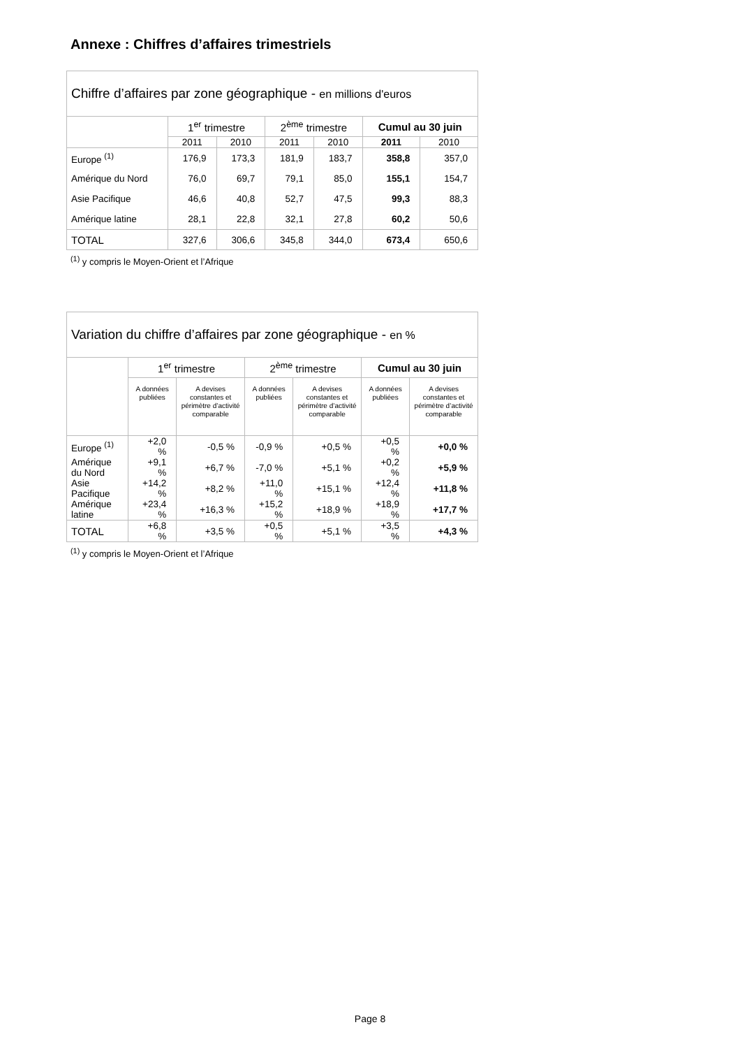Annexe : Chiffres d’affaires trimestriels
| Chiffre d’affaires par zone géographique - en millions d'euros | | | | | | |
| --- | --- | --- | --- | --- | --- | --- |
| | 1<sup>er</sup> trimestre | | 2<sup>ème</sup> trimestre | | Cumul au 30 juin | |
| | 2011 | 2010 | 2011 | 2010 | 2011 | 2010 |
| Europe <sup>(1)</sup> | 176,9 | 173,3 | 181,9 | 183,7 | 358,8 | 357,0 |
| Amérique du Nord | 76,0 | 69,7 | 79,1 | 85,0 | 155,1 | 154,7 |
| Asie Pacifique | 46,6 | 40,8 | 52,7 | 47,5 | 99,3 | 88,3 |
| Amérique latine | 28,1 | 22,8 | 32,1 | 27,8 | 60,2 | 50,6 |
| TOTAL | 327,6 | 306,6 | 345,8 | 344,0 | 673,4 | 650,6 |
<sup>(1)</sup> y compris le Moyen-Orient et l’Afrique
| Variation du chiffre d’affaires par zone géographique - en % | | | | | | |
| --- | --- | --- | --- | --- | --- | --- |
| | 1<sup>er</sup> trimestre | | 2<sup>ème</sup> trimestre | | Cumul au 30 juin | |
| | A données publiées | A devises constantes et périmètre d’activité comparable | A données publiées | A devises constantes et périmètre d’activité comparable | A données publiées | A devises constantes et périmètre d’activité comparable |
| Europe <sup>(1)</sup> | +2,0 % | -0,5 % | -0,9 % | +0,5 % | +0,5 % | +0,0 % |
| Amérique du Nord | +9,1 % | +6,7 % | -7,0 % | +5,1 % | +0,2 % | +5,9 % |
| Asie Pacifique | +14,2 % | +8,2 % | +11,0 % | +15,1 % | +12,4 % | +11,8 % |
| Amérique latine | +23,4 % | +16,3 % | +15,2 % | +18,9 % | +18,9 % | +17,7 % |
| TOTAL | +6,8 % | +3,5 % | +0,5 % | +5,1 % | +3,5 % | +4,3 % |
<sup>(1)</sup> y compris le Moyen-Orient et l’Afrique
Page 8